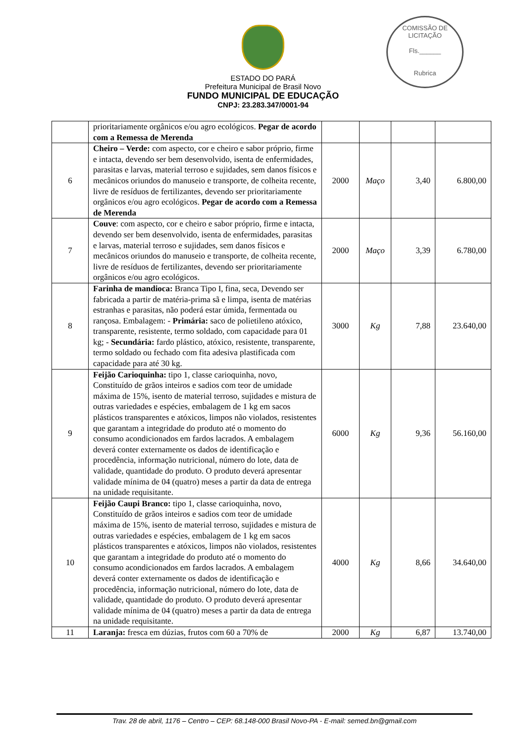COMISSÃO DE LICITAÇÃO
Fls.______
Rubrica
ESTADO DO PARÁ
Prefeitura Municipal de Brasil Novo
FUNDO MUNICIPAL DE EDUCAÇÃO
CNPJ: 23.283.347/0001-94
| | prioritariamente orgânicos e/ou agro ecológicos. Pegar de acordo com a Remessa de Merenda | | | | |
| 6 | Cheiro – Verde: com aspecto, cor e cheiro e sabor próprio, firme e intacta, devendo ser bem desenvolvido, isenta de enfermidades, parasitas e larvas, material terroso e sujidades, sem danos físicos e mecânicos oriundos do manuseio e transporte, de colheita recente, livre de resíduos de fertilizantes, devendo ser prioritariamente orgânicos e/ou agro ecológicos. Pegar de acordo com a Remessa de Merenda | 2000 | Maço | 3,40 | 6.800,00 |
| 7 | Couve : com aspecto, cor e cheiro e sabor próprio, firme e intacta, devendo ser bem desenvolvido, isenta de enfermidades, parasitas e larvas, material terroso e sujidades, sem danos físicos e mecânicos oriundos do manuseio e transporte, de colheita recente, livre de resíduos de fertilizantes, devendo ser prioritariamente orgânicos e/ou agro ecológicos. | 2000 | Maço | 3,39 | 6.780,00 |
| 8 | Farinha de mandioca: Branca Tipo I, fina, seca, Devendo ser fabricada a partir de matéria-prima sã e limpa, isenta de matérias estranhas e parasitas, não poderá estar úmida, fermentada ou rançosa. Embalagem: - Primária: saco de polietileno atóxico, transparente, resistente, termo soldado, com capacidade para 01 kg; - Secundária: fardo plástico, atóxico, resistente, transparente, termo soldado ou fechado com fita adesiva plastificada com capacidade para até 30 kg. | 3000 | Kg | 7,88 | 23.640,00 |
| 9 | Feijão Carioquinha: tipo 1, classe carioquinha, novo, Constituído de grãos inteiros e sadios com teor de umidade máxima de 15%, isento de material terroso, sujidades e mistura de outras variedades e espécies, embalagem de 1 kg em sacos plásticos transparentes e atóxicos, limpos não violados, resistentes que garantam a integridade do produto até o momento do consumo acondicionados em fardos lacrados. A embalagem deverá conter externamente os dados de identificação e procedência, informação nutricional, número do lote, data de validade, quantidade do produto. O produto deverá apresentar validade mínima de 04 (quatro) meses a partir da data de entrega na unidade requisitante. | 6000 | Kg | 9,36 | 56.160,00 |
| 10 | Feijão Caupi Branco: tipo 1, classe carioquinha, novo, Constituído de grãos inteiros e sadios com teor de umidade máxima de 15%, isento de material terroso, sujidades e mistura de outras variedades e espécies, embalagem de 1 kg em sacos plásticos transparentes e atóxicos, limpos não violados, resistentes que garantam a integridade do produto até o momento do consumo acondicionados em fardos lacrados. A embalagem deverá conter externamente os dados de identificação e procedência, informação nutricional, número do lote, data de validade, quantidade do produto. O produto deverá apresentar validade mínima de 04 (quatro) meses a partir da data de entrega na unidade requisitante. | 4000 | Kg | 8,66 | 34.640,00 |
| 11 | Laranja: fresca em dúzias, frutos com 60 a 70% de | 2000 | Kg | 6,87 | 13.740,00 |
Trav. 28 de abril, 1176 – Centro – CEP: 68.148-000 Brasil Novo-PA - E-mail: semed.bn@gmail.com